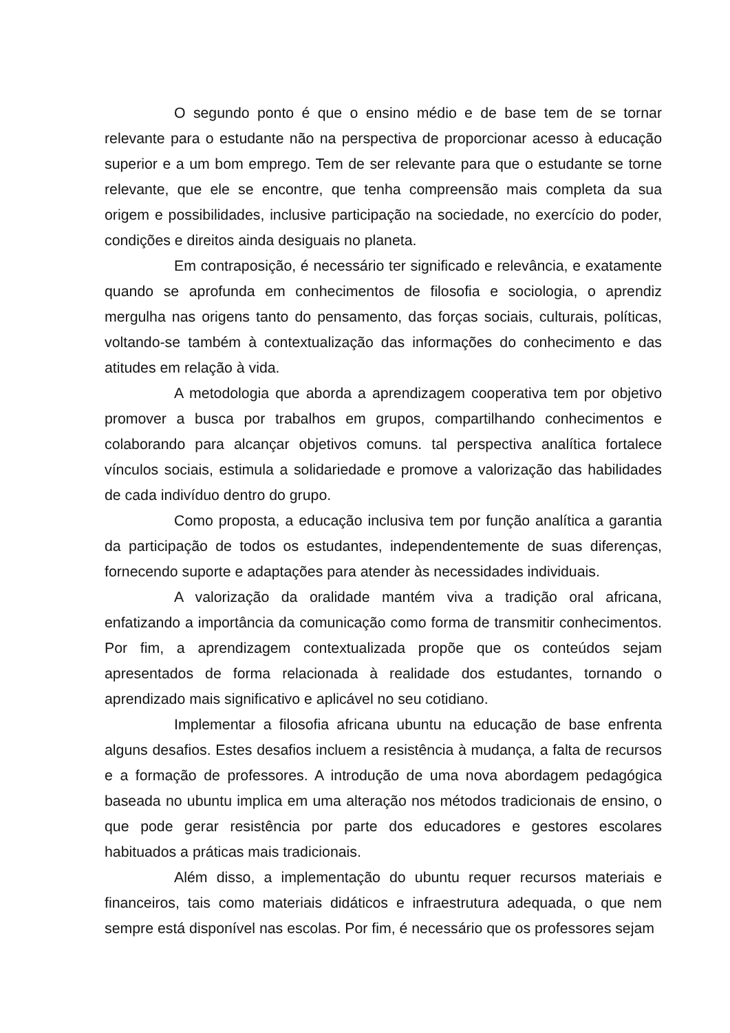O segundo ponto é que o ensino médio e de base tem de se tornar relevante para o estudante não na perspectiva de proporcionar acesso à educação superior e a um bom emprego. Tem de ser relevante para que o estudante se torne relevante, que ele se encontre, que tenha compreensão mais completa da sua origem e possibilidades, inclusive participação na sociedade, no exercício do poder, condições e direitos ainda desiguais no planeta.
Em contraposição, é necessário ter significado e relevância, e exatamente quando se aprofunda em conhecimentos de filosofia e sociologia, o aprendiz mergulha nas origens tanto do pensamento, das forças sociais, culturais, políticas, voltando-se também à contextualização das informações do conhecimento e das atitudes em relação à vida.
A metodologia que aborda a aprendizagem cooperativa tem por objetivo promover a busca por trabalhos em grupos, compartilhando conhecimentos e colaborando para alcançar objetivos comuns. tal perspectiva analítica fortalece vínculos sociais, estimula a solidariedade e promove a valorização das habilidades de cada indivíduo dentro do grupo.
Como proposta, a educação inclusiva tem por função analítica a garantia da participação de todos os estudantes, independentemente de suas diferenças, fornecendo suporte e adaptações para atender às necessidades individuais.
A valorização da oralidade mantém viva a tradição oral africana, enfatizando a importância da comunicação como forma de transmitir conhecimentos. Por fim, a aprendizagem contextualizada propõe que os conteúdos sejam apresentados de forma relacionada à realidade dos estudantes, tornando o aprendizado mais significativo e aplicável no seu cotidiano.
Implementar a filosofia africana ubuntu na educação de base enfrenta alguns desafios. Estes desafios incluem a resistência à mudança, a falta de recursos e a formação de professores. A introdução de uma nova abordagem pedagógica baseada no ubuntu implica em uma alteração nos métodos tradicionais de ensino, o que pode gerar resistência por parte dos educadores e gestores escolares habituados a práticas mais tradicionais.
Além disso, a implementação do ubuntu requer recursos materiais e financeiros, tais como materiais didáticos e infraestrutura adequada, o que nem sempre está disponível nas escolas. Por fim, é necessário que os professores sejam